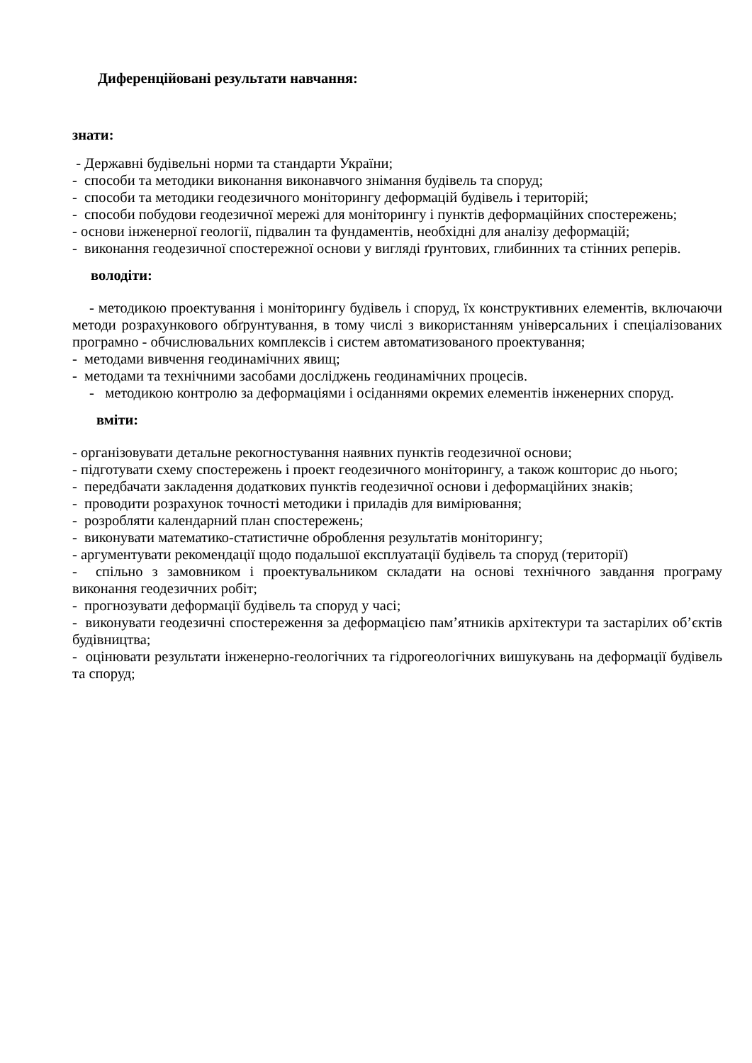Диференційовані результати навчання:
знати:
- Державні будівельні норми та стандарти України;
- способи та методики виконання виконавчого знімання будівель та споруд;
- способи та методики геодезичного моніторингу деформацій будівель і територій;
- способи побудови геодезичної мережі для моніторингу і пунктів деформаційних спостережень;
- основи інженерної геології, підвалин та фундаментів, необхідні для аналізу деформацій;
- виконання геодезичної спостережної основи у вигляді ґрунтових, глибинних та стінних реперів.
володіти:
- методикою проектування і моніторингу будівель і споруд, їх конструктивних елементів, включаючи методи розрахункового обґрунтування, в тому числі з використанням універсальних і спеціалізованих програмно - обчислювальних комплексів і систем автоматизованого проектування;
- методами вивчення геодинамічних явищ;
- методами та технічними засобами досліджень геодинамічних процесів.
- методикою контролю за деформаціями і осіданнями окремих елементів інженерних споруд.
вміти:
- організовувати детальне рекогностування наявних пунктів геодезичної основи;
- підготувати схему спостережень і проект геодезичного моніторингу, а також кошторис до нього;
- передбачати закладення додаткових пунктів геодезичної основи і деформаційних знаків;
- проводити розрахунок точності методики і приладів для вимірювання;
- розробляти календарний план спостережень;
- виконувати математико-статистичне оброблення результатів моніторингу;
- аргументувати рекомендації щодо подальшої експлуатації будівель та споруд (території)
- спільно з замовником і проектувальником складати на основі технічного завдання програму виконання геодезичних робіт;
- прогнозувати деформації будівель та споруд у часі;
- виконувати геодезичні спостереження за деформацією пам’ятників архітектури та застарілих об’єктів будівництва;
- оцінювати результати інженерно-геологічних та гідрогеологічних вишукувань на деформації будівель та споруд;